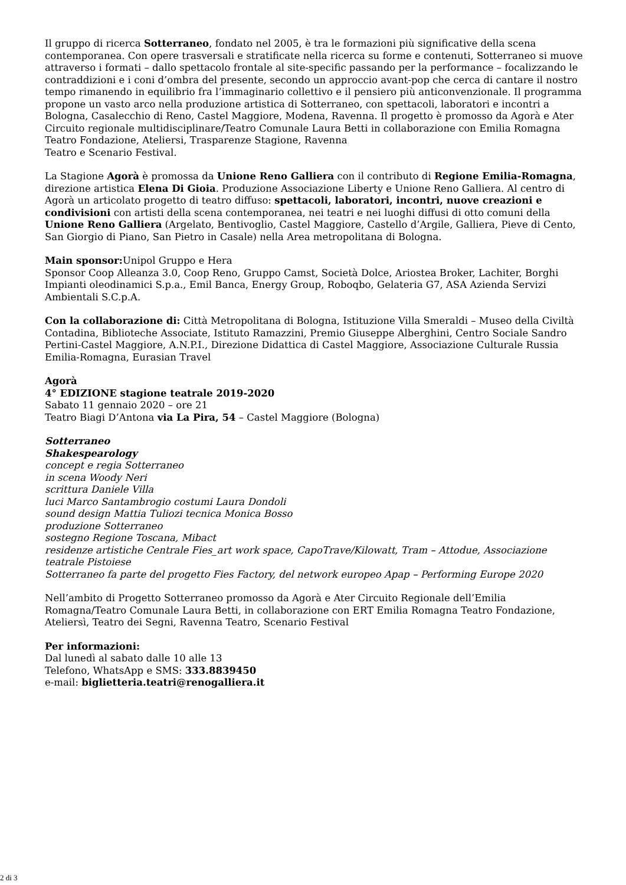Il gruppo di ricerca Sotterraneo, fondato nel 2005, è tra le formazioni più significative della scena contemporanea. Con opere trasversali e stratificate nella ricerca su forme e contenuti, Sotterraneo si muove attraverso i formati – dallo spettacolo frontale al site-specific passando per la performance – focalizzando le contraddizioni e i coni d’ombra del presente, secondo un approccio avant-pop che cerca di cantare il nostro tempo rimanendo in equilibrio fra l’immaginario collettivo e il pensiero più anticonvenzionale. Il programma propone un vasto arco nella produzione artistica di Sotterraneo, con spettacoli, laboratori e incontri a Bologna, Casalecchio di Reno, Castel Maggiore, Modena, Ravenna. Il progetto è promosso da Agorà e Ater Circuito regionale multidisciplinare/Teatro Comunale Laura Betti in collaborazione con Emilia Romagna Teatro Fondazione, Ateliersi, Trasparenze Stagione, Ravenna
Teatro e Scenario Festival.
La Stagione Agorà è promossa da Unione Reno Galliera con il contributo di Regione Emilia-Romagna, direzione artistica Elena Di Gioia. Produzione Associazione Liberty e Unione Reno Galliera. Al centro di Agorà un articolato progetto di teatro diffuso: spettacoli, laboratori, incontri, nuove creazioni e condivisioni con artisti della scena contemporanea, nei teatri e nei luoghi diffusi di otto comuni della Unione Reno Galliera (Argelato, Bentivoglio, Castel Maggiore, Castello d’Argile, Galliera, Pieve di Cento, San Giorgio di Piano, San Pietro in Casale) nella Area metropolitana di Bologna.
Main sponsor: Unipol Gruppo e Hera
Sponsor Coop Alleanza 3.0, Coop Reno, Gruppo Camst, Società Dolce, Ariostea Broker, Lachiter, Borghi Impianti oleodinamici S.p.a., Emil Banca, Energy Group, Roboqbo, Gelateria G7, ASA Azienda Servizi Ambientali S.C.p.A.
Con la collaborazione di: Città Metropolitana di Bologna, Istituzione Villa Smeraldi – Museo della Civiltà Contadina, Biblioteche Associate, Istituto Ramazzini, Premio Giuseppe Alberghini, Centro Sociale Sandro Pertini-Castel Maggiore, A.N.P.I., Direzione Didattica di Castel Maggiore, Associazione Culturale Russia Emilia-Romagna, Eurasian Travel
Agorà
4° EDIZIONE stagione teatrale 2019-2020
Sabato 11 gennaio 2020 – ore 21
Teatro Biagi D’Antona via La Pira, 54 – Castel Maggiore (Bologna)
Sotterraneo
Shakespearology
concept e regia Sotterraneo
in scena Woody Neri
scrittura Daniele Villa
luci Marco Santambrogio costumi Laura Dondoli
sound design Mattia Tuliozi tecnica Monica Bosso
produzione Sotterraneo
sostegno Regione Toscana, Mibact
residenze artistiche Centrale Fies_art work space, CapoTrave/Kilowatt, Tram – Attodue, Associazione teatrale Pistoiese
Sotterraneo fa parte del progetto Fies Factory, del network europeo Apap – Performing Europe 2020
Nell’ambito di Progetto Sotterraneo promosso da Agorà e Ater Circuito Regionale dell’Emilia Romagna/Teatro Comunale Laura Betti, in collaborazione con ERT Emilia Romagna Teatro Fondazione, Ateliersì, Teatro dei Segni, Ravenna Teatro, Scenario Festival
Per informazioni:
Dal lunedì al sabato dalle 10 alle 13
Telefono, WhatsApp e SMS: 333.8839450
e-mail: biglietteria.teatri@renogalliera.it
2 di 3